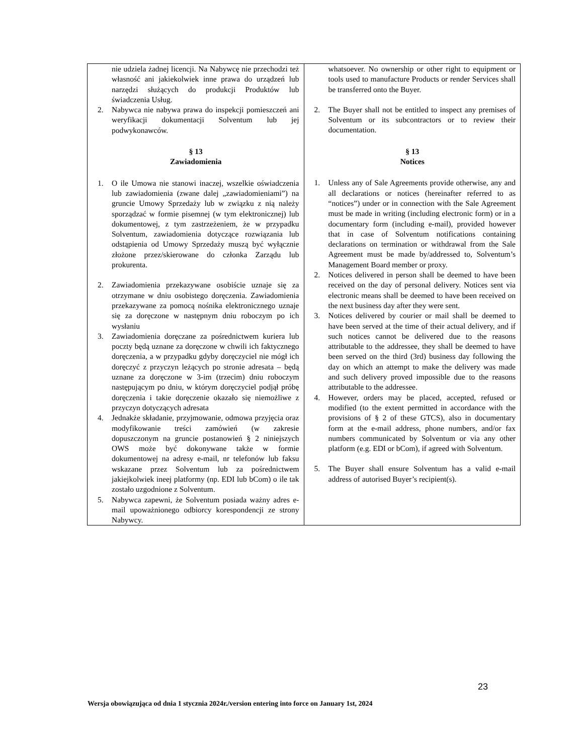| nie udziela żadnej licencji. Na Nabywcę nie przechodzi też własność ani jakiekolwiek inne prawa do urządzeń lub narzędzi służących do produkcji Produktów lub świadczenia Usług. 2. Nabywca nie nabywa prawa do inspekcji pomieszczeń ani weryfikacji dokumentacji Solventum lub jej podwykonawców. § 13 Zawiadomienia 1. O ile Umowa nie stanowi inaczej, wszelkie oświadczenia lub zawiadomienia (zwane dalej „zawiadomieniami”) na gruncie Umowy Sprzedaży lub w związku z nią należy sporządzać w formie pisemnej (w tym elektronicznej) lub dokumentowej, z tym zastrzeżeniem, że w przypadku Solventum, zawiadomienia dotyczące rozwiązania lub odstąpienia od Umowy Sprzedaży muszą być wyłącznie złożone przez/skierowane do członka Zarządu lub prokurenta. 2. Zawiadomienia przekazywane osobiście uznaje się za otrzymane w dniu osobistego doręczenia. Zawiadomienia przekazywane za pomocą nośnika elektronicznego uznaje się za doręczone w następnym dniu roboczym po ich wysłaniu 3. Zawiadomienia doręczane za pośrednictwem kuriera lub poczty będą uznane za doręczone w chwili ich faktycznego doręczenia, a w przypadku gdyby doręczyciel nie mógł ich doręczyć z przyczyn leżących po stronie adresata – będą uznane za doręczone w 3-im (trzecim) dniu roboczym następującym po dniu, w którym doręczyciel podjął próbę doręczenia i takie doręczenie okazało się niemożliwe z przyczyn dotyczących adresata 4. Jednakże składanie, przyjmowanie, odmowa przyjęcia oraz modyfikowanie treści zamówień (w zakresie dopuszczonym na gruncie postanowień § 2 niniejszych OWS może być dokonywane także w formie dokumentowej na adresy e-mail, nr telefonów lub faksu wskazane przez Solventum lub za pośrednictwem jakiejkolwiek ineej platformy (np. EDI lub bCom) o ile tak zostało uzgodnione z Solventum. 5. Nabywca zapewni, że Solventum posiada ważny adres e-mail upoważnionego odbiorcy korespondencji ze strony Nabywcy. | whatsoever. No ownership or other right to equipment or tools used to manufacture Products or render Services shall be transferred onto the Buyer. 2. The Buyer shall not be entitled to inspect any premises of Solventum or its subcontractors or to review their documentation. § 13 Notices 1. Unless any of Sale Agreements provide otherwise, any and all declarations or notices (hereinafter referred to as “notices”) under or in connection with the Sale Agreement must be made in writing (including electronic form) or in a documentary form (including e-mail), provided however that in case of Solventum notifications containing declarations on termination or withdrawal from the Sale Agreement must be made by/addressed to, Solventum’s Management Board member or proxy. 2. Notices delivered in person shall be deemed to have been received on the day of personal delivery. Notices sent via electronic means shall be deemed to have been received on the next business day after they were sent. 3. Notices delivered by courier or mail shall be deemed to have been served at the time of their actual delivery, and if such notices cannot be delivered due to the reasons attributable to the addressee, they shall be deemed to have been served on the third (3rd) business day following the day on which an attempt to make the delivery was made and such delivery proved impossible due to the reasons attributable to the addressee. 4. However, orders may be placed, accepted, refused or modified (to the extent permitted in accordance with the provisions of § 2 of these GTCS), also in documentary form at the e-mail address, phone numbers, and/or fax numbers communicated by Solventum or via any other platform (e.g. EDI or bCom), if agreed with Solventum. 5. The Buyer shall ensure Solventum has a valid e-mail address of autorised Buyer’s recipient(s). |
23
Wersja obowiązująca od dnia 1 stycznia 2024r./version entering into force on January 1st, 2024